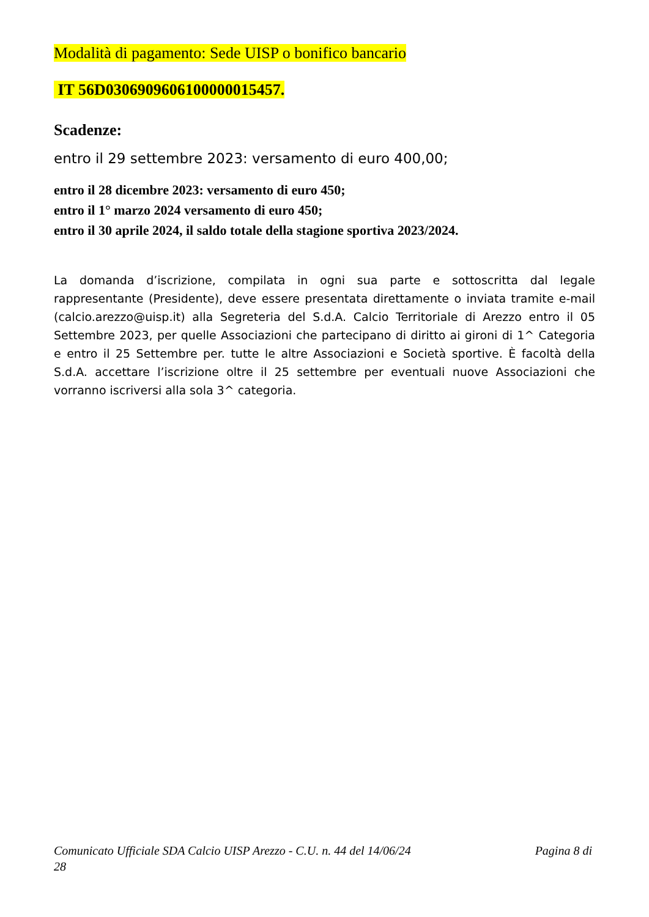Modalità di pagamento: Sede UISP o bonifico bancario
IT 56D0306909606100000015457.
Scadenze:
entro il 29 settembre 2023: versamento di euro 400,00;
entro il 28 dicembre 2023: versamento di euro 450;
entro il 1° marzo 2024 versamento di euro 450;
entro il 30 aprile 2024, il saldo totale della stagione sportiva 2023/2024.
La domanda d’iscrizione, compilata in ogni sua parte e sottoscritta dal legale rappresentante (Presidente), deve essere presentata direttamente o inviata tramite e-mail (calcio.arezzo@uisp.it) alla Segreteria del S.d.A. Calcio Territoriale di Arezzo entro il 05 Settembre 2023, per quelle Associazioni che partecipano di diritto ai gironi di 1^ Categoria e entro il 25 Settembre per. tutte le altre Associazioni e Società sportive. È facoltà della S.d.A. accettare l’iscrizione oltre il 25 settembre per eventuali nuove Associazioni che vorranno iscriversi alla sola 3^ categoria.
Comunicato Ufficiale SDA Calcio UISP Arezzo - C.U. n. 44 del 14/06/24 Pagina 8 di
28